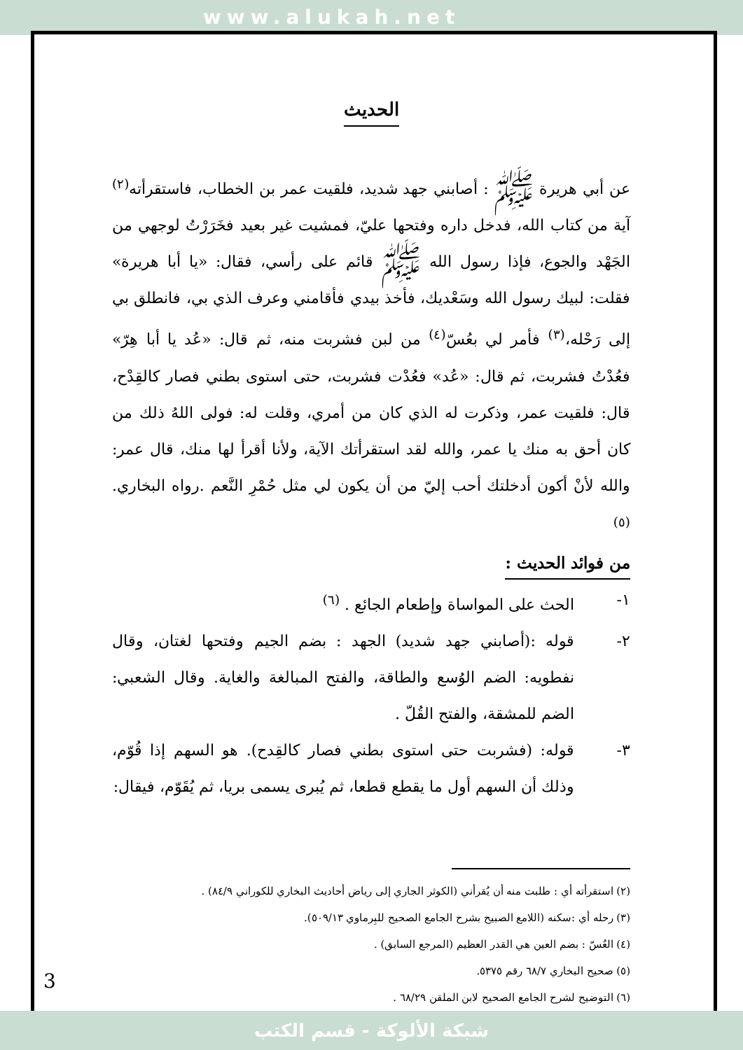www.alukah.net
الحديث
عن أبي هريرة ﷺ : أصابني جهد شديد، فلقيت عمر بن الخطاب، فاستقرأته<sup>(٢)</sup> آية من كتاب الله، فدخل داره وفتحها عليّ، فمشيت غير بعيد فخَرَرْتُ لوجهي من الجَهْد والجوع، فإذا رسول الله ﷺ قائم على رأسي، فقال: «يا أبا هريرة» فقلت: لبيك رسول الله وسَعْديك، فأخذ بيدي فأقامني وعرف الذي بي، فانطلق بي إلى رَحْله،<sup>(٣)</sup> فأمر لي بعُسّ<sup>(٤)</sup> من لبن فشربت منه، ثم قال: «عُد يا أبا هِرّ» فعُدْتُ فشربت، ثم قال: «عُد» فعُدْت فشربت، حتى استوى بطني فصار كالقِدْح، قال: فلقيت عمر، وذكرت له الذي كان من أمري، وقلت له: فولى اللهُ ذلك من كان أحق به منك يا عمر، والله لقد استقرأتك الآية، ولأنا أقرأ لها منك، قال عمر: والله لأنْ أكون أدخلتك أحب إليّ من أن يكون لي مثل حُمْرِ النَّعم .رواه البخاري. <sup>(٥)</sup>
من فوائد الحديث :
١- الحث على المواساة وإطعام الجائع . <sup>(٦)</sup>
٢- قوله :(أصابني جهد شديد) الجهد : بضم الجيم وفتحها لغتان، وقال نفطويه: الضم الوُسع والطاقة، والفتح المبالغة والغاية. وقال الشعبي: الضم للمشقة، والفتح القُلّ .
٣- قوله: (فشربت حتى استوى بطني فصار كالقِدح). هو السهم إذا قُوّم، وذلك أن السهم أول ما يقطع قطعا، ثم يُبرى يسمى بريا، ثم يُقَوّم، فيقال:
(٢) استقرأته أي : طلبت منه أن يُقرأني (الكوثر الجاري إلى رياض أحاديث البخاري للكوراني ٨٤/٩) .
(٣) رحله أي :سكنه (اللامع الصبيح بشرح الجامع الصحيح للبِرماوي ٥٠٩/١٣).
(٤) العُسّ : بضم العين هي القدر العظيم (المرجع السابق) .
(٥) صحيح البخاري ٦٨/٧ رقم ٥٣٧٥.
(٦) التوضيح لشرح الجامع الصحيح لابن الملقن ٦٨/٢٩ .
3
شبكة الألوكة - قسم الكتب